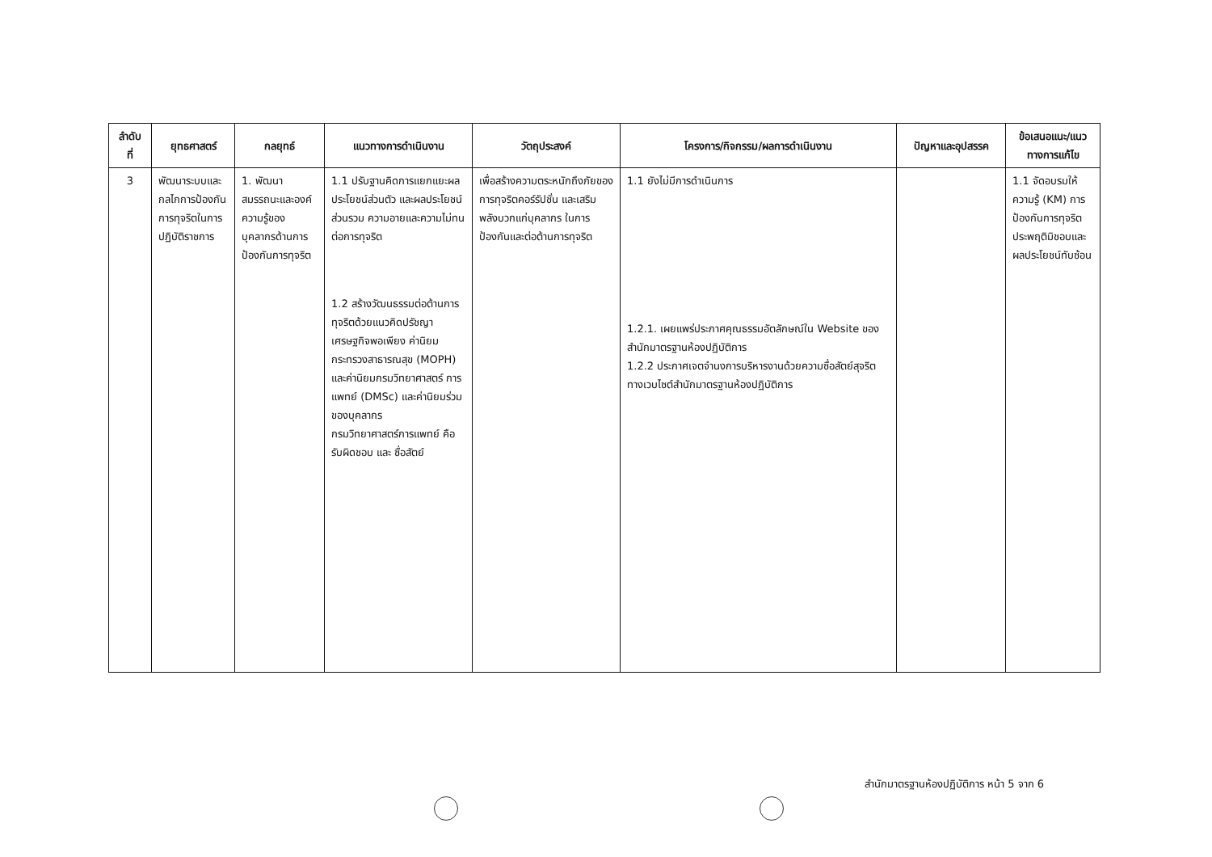| ลำดับ ที่ | ยุทธศาสตร์ | กลยุทธ์ | แนวทางการดำเนินงาน | วัตถุประสงค์ | โครงการ/กิจกรรม/ผลการดำเนินงาน | ปัญหาและอุปสรรค | ข้อเสนอแนะ/แนว ทางการแก้ไข |
| --- | --- | --- | --- | --- | --- | --- | --- |
| 3 | พัฒนาระบบและกลไกการป้องกันการทุจริตในการปฏิบัติราชการ | 1. พัฒนาสมรรถนะและองค์ความรู้ของบุคลากรด้านการป้องกันการทุจริต | 1.1 ปรับฐานคิดการแยกแยะผลประโยชน์ส่วนตัว และผลประโยชน์ส่วนรวม ความอายและความไม่ทนต่อการทุจริต 1.2 สร้างวัฒนธรรมต่อต้านการทุจริตด้วยแนวคิดปรัชญาเศรษฐกิจพอเพียง ค่านิยมกระทรวงสาธารณสุข (MOPH) และค่านิยมกรมวิทยาศาสตร์ การแพทย์ (DMSc) และค่านิยมร่วมของบุคลากร กรมวิทยาศาสตร์การแพทย์ คือ รับผิดชอบ และ ซื่อสัตย์ | เพื่อสร้างความตระหนักถึงภัยของการทุจริตคอร์รัปชั่น และเสริมพลังบวกแก่บุคลากร ในการป้องกันและต่อต้านการทุจริต | 1.1 ยังไม่มีการดำเนินการ 1.2.1. เผยแพร่ประกาศคุณธรรมอัตลักษณ์ใน Website ของสำนักมาตรฐานห้องปฏิบัติการ 1.2.2 ประกาศเจตจำนงการบริหารงานด้วยความซื่อสัตย์สุจริต ทางเวบไซต์สำนักมาตรฐานห้องปฏิบัติการ | | 1.1 จัดอบรมให้ความรู้ (KM) การป้องกันการทุจริตประพฤติมิชอบและผลประโยชน์ทับซ้อน |
สำนักมาตรฐานห้องปฏิบัติการ หน้า 5 จาก 6